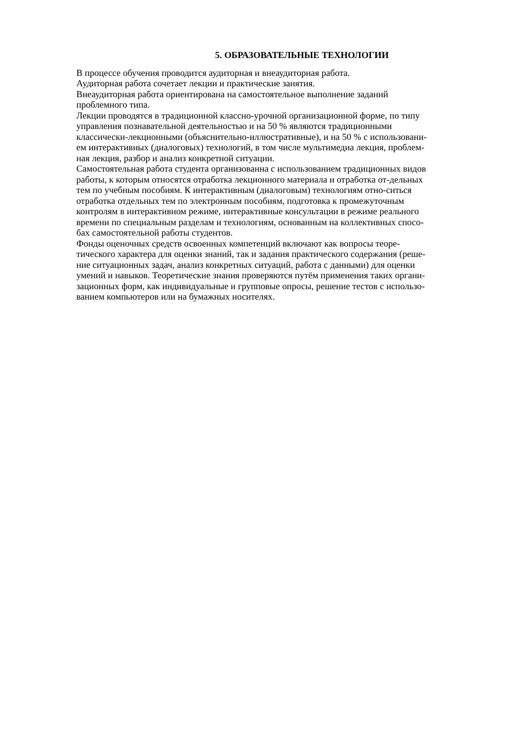5. ОБРАЗОВАТЕЛЬНЫЕ ТЕХНОЛОГИИ
В процессе обучения проводится аудиторная и внеаудиторная работа.
Аудиторная работа сочетает лекции и практические занятия.
Внеаудиторная работа ориентирована на самостоятельное выполнение заданий
проблемного типа.
Лекции проводятся в традиционной классно-урочной организационной форме, по типу
управления познавательной деятельностью и на 50 % являются традиционными
классически-лекционными (объяснительно-иллюстративные), и на 50 % с использовани-
ем интерактивных (диалоговых) технологий, в том числе мультимедиа лекция, проблем-
ная лекция, разбор и анализ конкретной ситуации.
Самостоятельная работа студента организованна с использованием традиционных видов
работы, к которым относятся отработка лекционного материала и отработка от-дельных
тем по учебным пособиям. К интерактивным (диалоговым) технологиям отно-ситься
отработка отдельных тем по электронным пособиям, подготовка к промежуточным
контролям в интерактивном режиме, интерактивные консультации в режиме реального
времени по специальным разделам и технологиям, основанным на коллективных спосо-
бах самостоятельной работы студентов.
Фонды оценочных средств освоенных компетенций включают как вопросы теоре-
тического характера для оценки знаний, так и задания практического содержания (реше-
ние ситуационных задач, анализ конкретных ситуаций, работа с данными) для оценки
умений и навыков. Теоретические знания проверяются путём применения таких органи-
зационных форм, как индивидуальные и групповые опросы, решение тестов с использо-
ванием компьютеров или на бумажных носителях.